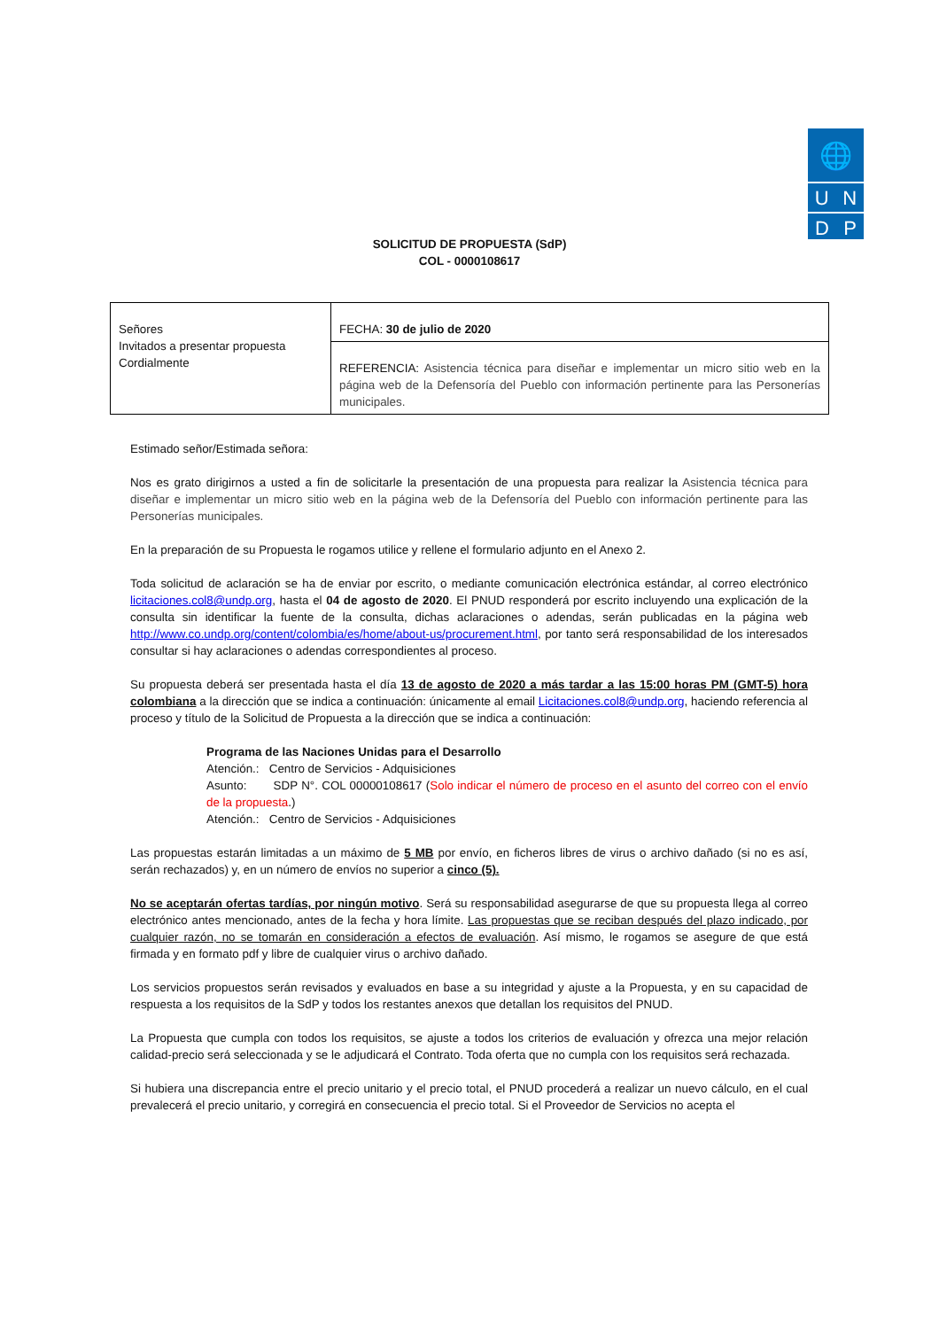🌐
U N
D P
SOLICITUD DE PROPUESTA (SdP)
COL - 0000108617
| Señores Invitados a presentar propuesta Cordialmente | FECHA: 30 de julio de 2020 |
| | REFERENCIA: Asistencia técnica para diseñar e implementar un micro sitio web en la página web de la Defensoría del Pueblo con información pertinente para las Personerías municipales. |
Estimado señor/Estimada señora:
Nos es grato dirigirnos a usted a fin de solicitarle la presentación de una propuesta para realizar la Asistencia técnica para diseñar e implementar un micro sitio web en la página web de la Defensoría del Pueblo con información pertinente para las Personerías municipales.
En la preparación de su Propuesta le rogamos utilice y rellene el formulario adjunto en el Anexo 2.
Toda solicitud de aclaración se ha de enviar por escrito, o mediante comunicación electrónica estándar, al correo electrónico licitaciones.col8@undp.org, hasta el 04 de agosto de 2020. El PNUD responderá por escrito incluyendo una explicación de la consulta sin identificar la fuente de la consulta, dichas aclaraciones o adendas, serán publicadas en la página web http://www.co.undp.org/content/colombia/es/home/about-us/procurement.html, por tanto será responsabilidad de los interesados consultar si hay aclaraciones o adendas correspondientes al proceso.
Su propuesta deberá ser presentada hasta el día 13 de agosto de 2020 a más tardar a las 15:00 horas PM (GMT-5) hora colombiana a la dirección que se indica a continuación: únicamente al email Licitaciones.col8@undp.org, haciendo referencia al proceso y título de la Solicitud de Propuesta a la dirección que se indica a continuación:
Programa de las Naciones Unidas para el Desarrollo
Atención.: Centro de Servicios - Adquisiciones
Asunto: SDP N°. COL 00000108617 (Solo indicar el número de proceso en el asunto del correo con el envío de la propuesta.)
Atención.: Centro de Servicios - Adquisiciones
Las propuestas estarán limitadas a un máximo de 5 MB por envío, en ficheros libres de virus o archivo dañado (si no es así, serán rechazados) y, en un número de envíos no superior a cinco (5).
No se aceptarán ofertas tardías, por ningún motivo. Será su responsabilidad asegurarse de que su propuesta llega al correo electrónico antes mencionado, antes de la fecha y hora límite. Las propuestas que se reciban después del plazo indicado, por cualquier razón, no se tomarán en consideración a efectos de evaluación. Así mismo, le rogamos se asegure de que está firmada y en formato pdf y libre de cualquier virus o archivo dañado.
Los servicios propuestos serán revisados y evaluados en base a su integridad y ajuste a la Propuesta, y en su capacidad de respuesta a los requisitos de la SdP y todos los restantes anexos que detallan los requisitos del PNUD.
La Propuesta que cumpla con todos los requisitos, se ajuste a todos los criterios de evaluación y ofrezca una mejor relación calidad-precio será seleccionada y se le adjudicará el Contrato. Toda oferta que no cumpla con los requisitos será rechazada.
Si hubiera una discrepancia entre el precio unitario y el precio total, el PNUD procederá a realizar un nuevo cálculo, en el cual prevalecerá el precio unitario, y corregirá en consecuencia el precio total. Si el Proveedor de Servicios no acepta el